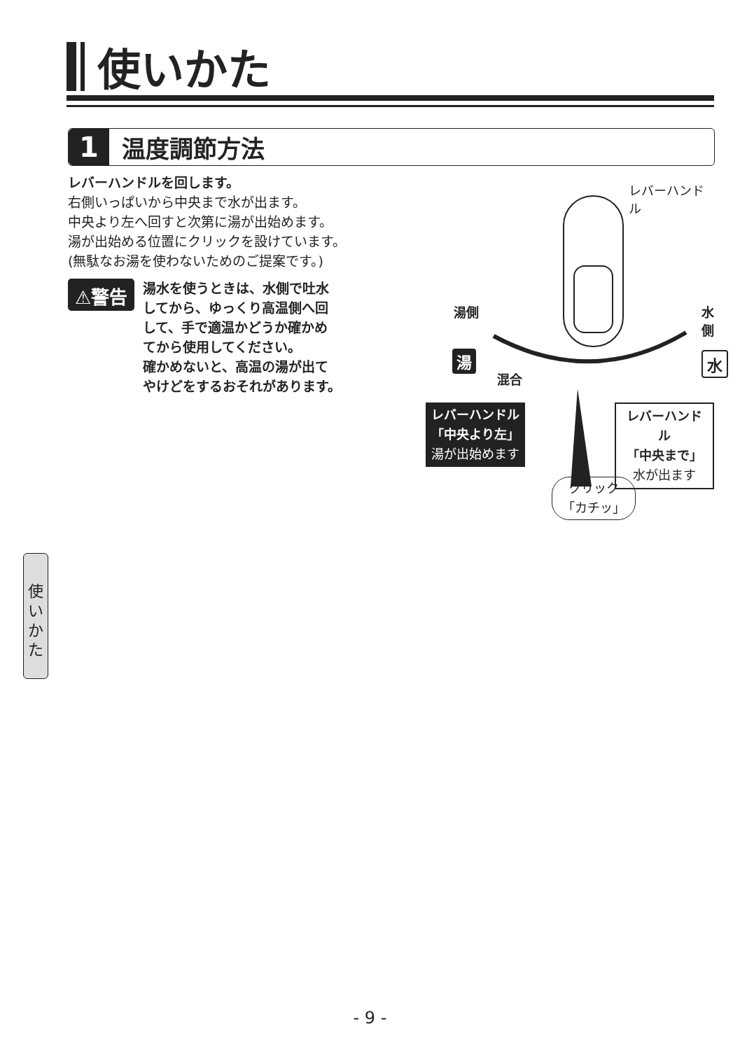使いかた
1
温度調節方法
レバーハンドルを回します。
右側いっぱいから中央まで水が出ます。
中央より左へ回すと次第に湯が出始めます。
湯が出始める位置にクリックを設けています。
(無駄なお湯を使わないためのご提案です。)
⚠警告
湯水を使うときは、水側で吐水
してから、ゆっくり高温側へ回
して、手で適温かどうか確かめ
てから使用してください。
確かめないと、高温の湯が出て
やけどをするおそれがあります。
レバーハンドル
湯側 水側
湯 水
混合
レバーハンドル
「中央より左」
湯が出始めます
レバーハンドル
「中央まで」
水が出ます
クリック
「カチッ」
使
い
か
た
- 9 -